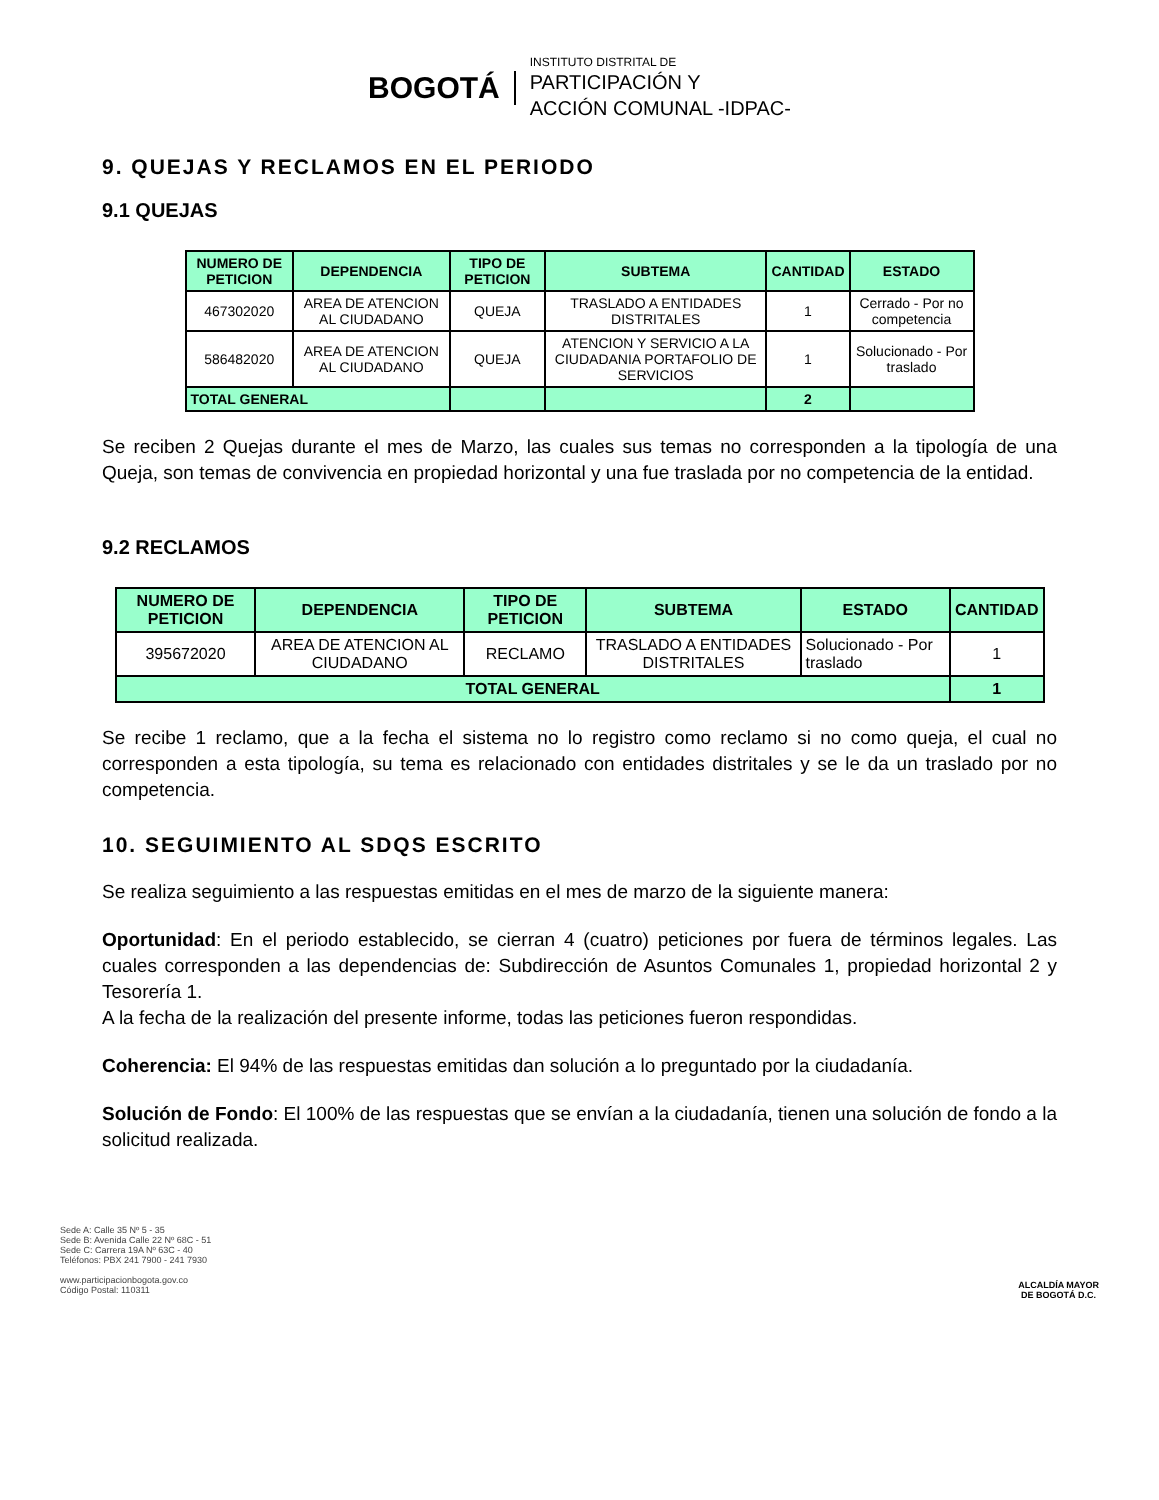BOGOTÁ
INSTITUTO DISTRITAL DE
PARTICIPACIÓN Y
ACCIÓN COMUNAL -IDPAC-
9. QUEJAS Y RECLAMOS EN EL PERIODO
9.1 QUEJAS
| NUMERO DE PETICION | DEPENDENCIA | TIPO DE PETICION | SUBTEMA | CANTIDAD | ESTADO |
| --- | --- | --- | --- | --- | --- |
| 467302020 | AREA DE ATENCION AL CIUDADANO | QUEJA | TRASLADO A ENTIDADES DISTRITALES | 1 | Cerrado - Por no competencia |
| 586482020 | AREA DE ATENCION AL CIUDADANO | QUEJA | ATENCION Y SERVICIO A LA CIUDADANIA PORTAFOLIO DE SERVICIOS | 1 | Solucionado - Por traslado |
| TOTAL GENERAL | | | | 2 | |
Se reciben 2 Quejas durante el mes de Marzo, las cuales sus temas no corresponden a la tipología de una Queja, son temas de convivencia en propiedad horizontal y una fue traslada por no competencia de la entidad.
9.2 RECLAMOS
| NUMERO DE PETICION | DEPENDENCIA | TIPO DE PETICION | SUBTEMA | ESTADO | CANTIDAD |
| --- | --- | --- | --- | --- | --- |
| 395672020 | AREA DE ATENCION AL CIUDADANO | RECLAMO | TRASLADO A ENTIDADES DISTRITALES | Solucionado - Por traslado | 1 |
| TOTAL GENERAL | | | | | 1 |
Se recibe 1 reclamo, que a la fecha el sistema no lo registro como reclamo si no como queja, el cual no corresponden a esta tipología, su tema es relacionado con entidades distritales y se le da un traslado por no competencia.
10. SEGUIMIENTO AL SDQS ESCRITO
Se realiza seguimiento a las respuestas emitidas en el mes de marzo de la siguiente manera:
Oportunidad: En el periodo establecido, se cierran 4 (cuatro) peticiones por fuera de términos legales. Las cuales corresponden a las dependencias de: Subdirección de Asuntos Comunales 1, propiedad horizontal 2 y Tesorería 1.
A la fecha de la realización del presente informe, todas las peticiones fueron respondidas.
Coherencia: El 94% de las respuestas emitidas dan solución a lo preguntado por la ciudadanía.
Solución de Fondo: El 100% de las respuestas que se envían a la ciudadanía, tienen una solución de fondo a la solicitud realizada.
Sede A: Calle 35 Nº 5 - 35
Sede B: Avenida Calle 22 Nº 68C - 51
Sede C: Carrera 19A Nº 63C - 40
Teléfonos: PBX 241 7900 - 241 7930
www.participacionbogota.gov.co
Código Postal: 110311
ALCALDÍA MAYOR
DE BOGOTÁ D.C.